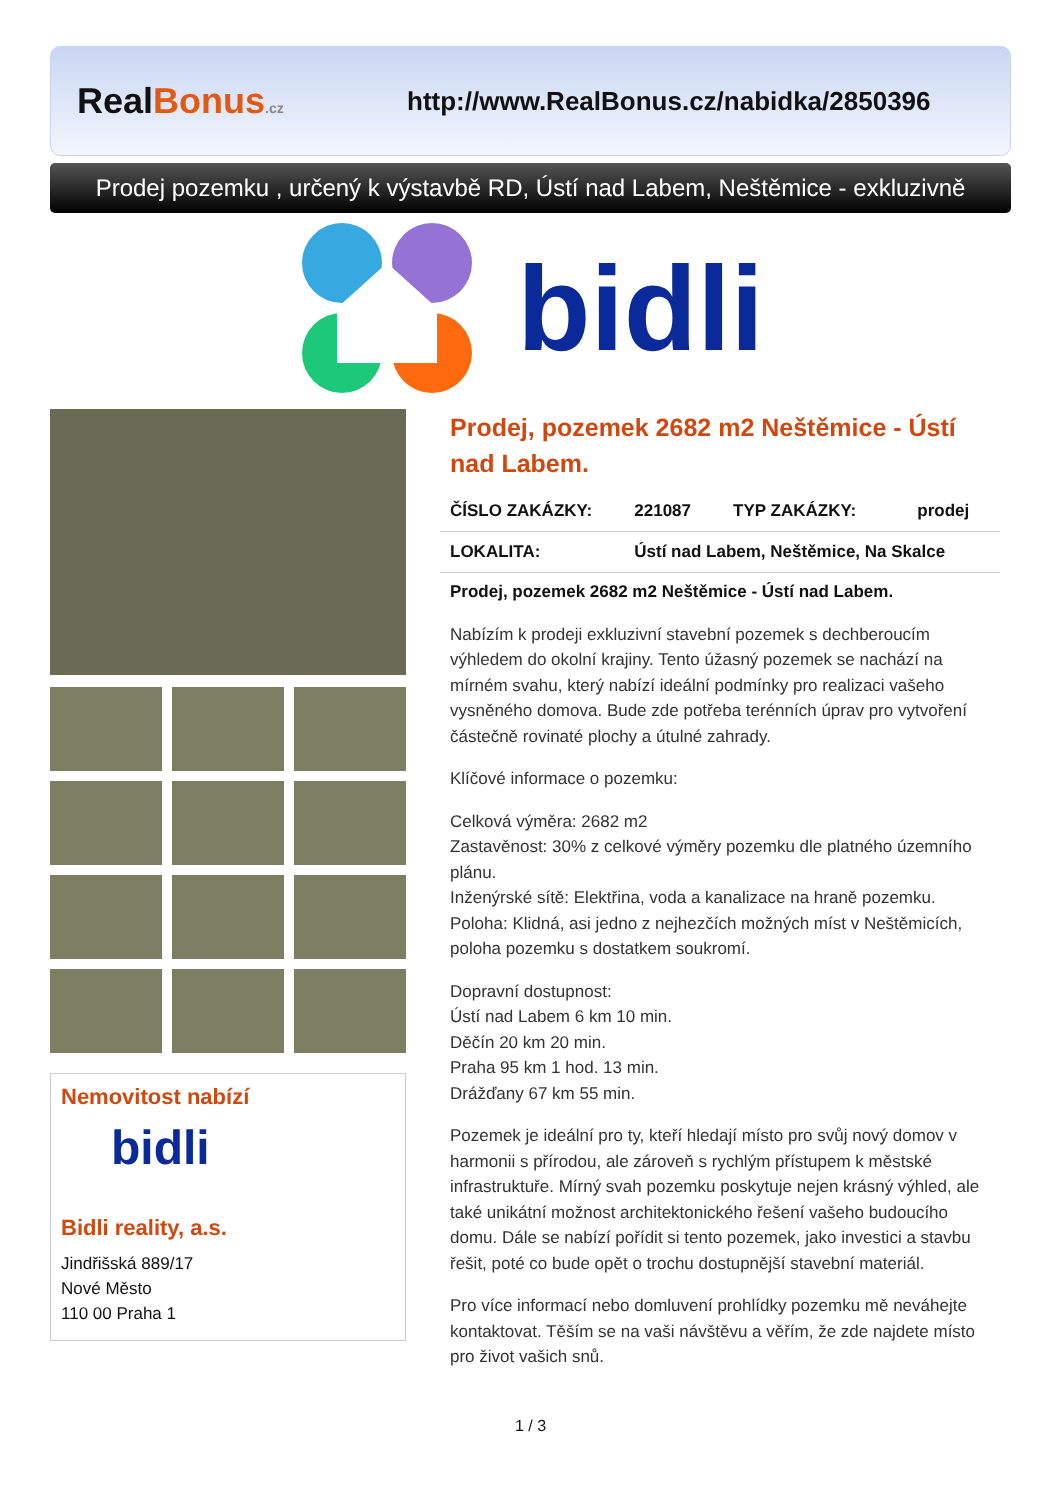RealBonus.cz
http://www.RealBonus.cz/nabidka/2850396
Prodej pozemku , určený k výstavbě RD, Ústí nad Labem, Neštěmice - exkluzivně
bidli
Nemovitost nabízí
bidli
Bidli reality, a.s.
Jindřišská 889/17
Nové Město
110 00 Praha 1
Prodej, pozemek 2682 m2 Neštěmice - Ústí nad Labem.
| ČÍSLO ZAKÁZKY: | 221087 | TYP ZAKÁZKY: | prodej |
| LOKALITA: | Ústí nad Labem, Neštěmice, Na Skalce | | |
Prodej, pozemek 2682 m2 Neštěmice - Ústí nad Labem.
Nabízím k prodeji exkluzivní stavební pozemek s dechberoucím výhledem do okolní krajiny. Tento úžasný pozemek se nachází na mírném svahu, který nabízí ideální podmínky pro realizaci vašeho vysněného domova. Bude zde potřeba terénních úprav pro vytvoření částečně rovinaté plochy a útulné zahrady.
Klíčové informace o pozemku:
Celková výměra: 2682 m2
Zastavěnost: 30% z celkové výměry pozemku dle platného územního plánu.
Inženýrské sítě: Elektřina, voda a kanalizace na hraně pozemku.
Poloha: Klidná, asi jedno z nejhezčích možných míst v Neštěmicích, poloha pozemku s dostatkem soukromí.
Dopravní dostupnost:
Ústí nad Labem 6 km 10 min.
Děčín 20 km 20 min.
Praha 95 km 1 hod. 13 min.
Drážďany 67 km 55 min.
Pozemek je ideální pro ty, kteří hledají místo pro svůj nový domov v harmonii s přírodou, ale zároveň s rychlým přístupem k městské infrastruktuře. Mírný svah pozemku poskytuje nejen krásný výhled, ale také unikátní možnost architektonického řešení vašeho budoucího domu. Dále se nabízí pořídit si tento pozemek, jako investici a stavbu řešit, poté co bude opět o trochu dostupnější stavební materiál.
Pro více informací nebo domluvení prohlídky pozemku mě neváhejte kontaktovat. Těším se na vaši návštěvu a věřím, že zde najdete místo pro život vašich snů.
1 / 3